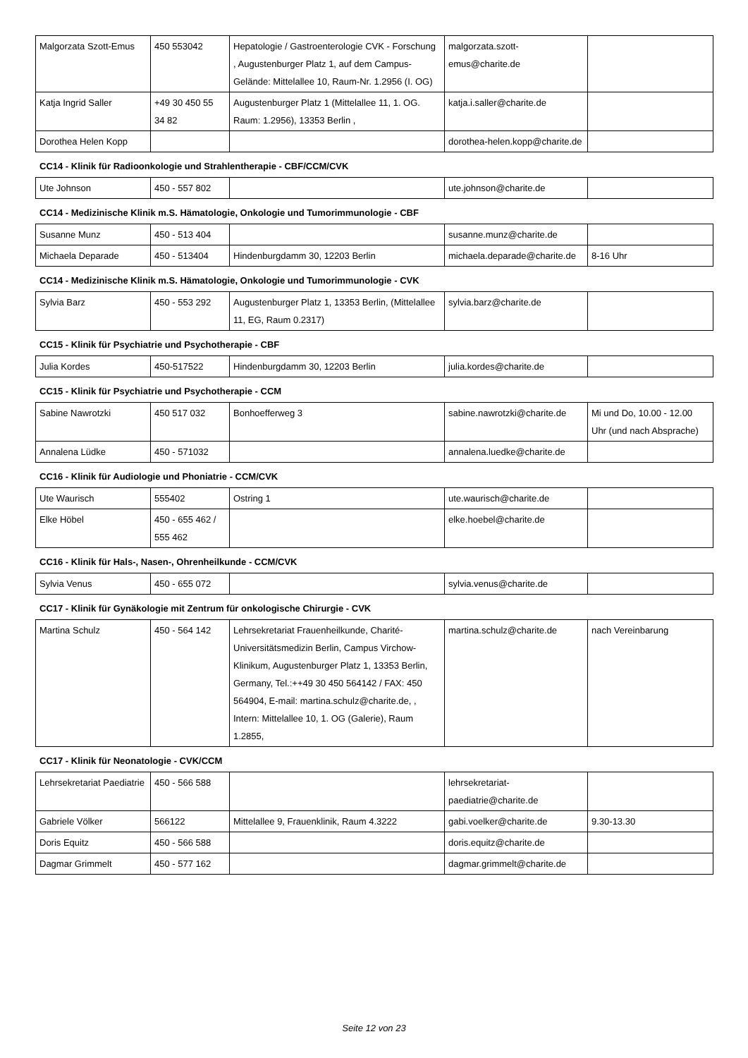| Malgorzata Szott-Emus | 450 553042 | Hepatologie / Gastroenterologie CVK - Forschung , Augustenburger Platz 1, auf dem Campus-Gelände: Mittelallee 10, Raum-Nr. 1.2956 (I. OG) | malgorzata.szott-emus@charite.de | |
| Katja Ingrid Saller | +49 30 450 55 34 82 | Augustenburger Platz 1 (Mittelallee 11, 1. OG. Raum: 1.2956), 13353 Berlin , | katja.i.saller@charite.de | |
| Dorothea Helen Kopp | | | dorothea-helen.kopp@charite.de | |
CC14 - Klinik für Radioonkologie und Strahlentherapie - CBF/CCM/CVK
| Ute Johnson | 450 - 557 802 | | ute.johnson@charite.de | |
CC14 - Medizinische Klinik m.S. Hämatologie, Onkologie und Tumorimmunologie - CBF
| Susanne Munz | 450 - 513 404 | | susanne.munz@charite.de | |
| Michaela Deparade | 450 - 513404 | Hindenburgdamm 30, 12203 Berlin | michaela.deparade@charite.de | 8-16 Uhr |
CC14 - Medizinische Klinik m.S. Hämatologie, Onkologie und Tumorimmunologie - CVK
| Sylvia Barz | 450 - 553 292 | Augustenburger Platz 1, 13353 Berlin, (Mittelallee 11, EG, Raum 0.2317) | sylvia.barz@charite.de | |
CC15 - Klinik für Psychiatrie und Psychotherapie - CBF
| Julia Kordes | 450-517522 | Hindenburgdamm 30, 12203 Berlin | julia.kordes@charite.de | |
CC15 - Klinik für Psychiatrie und Psychotherapie - CCM
| Sabine Nawrotzki | 450 517 032 | Bonhoefferweg 3 | sabine.nawrotzki@charite.de | Mi und Do, 10.00 - 12.00 Uhr (und nach Absprache) |
| Annalena Lüdke | 450 - 571032 | | annalena.luedke@charite.de | |
CC16 - Klinik für Audiologie und Phoniatrie - CCM/CVK
| Ute Waurisch | 555402 | Ostring 1 | ute.waurisch@charite.de | |
| Elke Höbel | 450 - 655 462 / 555 462 | | elke.hoebel@charite.de | |
CC16 - Klinik für Hals-, Nasen-, Ohrenheilkunde - CCM/CVK
| Sylvia Venus | 450 - 655 072 | | sylvia.venus@charite.de | |
CC17 - Klinik für Gynäkologie mit Zentrum für onkologische Chirurgie - CVK
| Martina Schulz | 450 - 564 142 | Lehrsekretariat Frauenheilkunde, Charité-Universitätsmedizin Berlin, Campus Virchow-Klinikum, Augustenburger Platz 1, 13353 Berlin, Germany, Tel.:++49 30 450 564142 / FAX: 450 564904, E-mail: martina.schulz@charite.de, , Intern: Mittelallee 10, 1. OG (Galerie), Raum 1.2855, | martina.schulz@charite.de | nach Vereinbarung |
CC17 - Klinik für Neonatologie - CVK/CCM
| Lehrsekretariat Paediatrie | 450 - 566 588 | | lehrsekretariat-paediatrie@charite.de | |
| Gabriele Völker | 566122 | Mittelallee 9, Frauenklinik, Raum 4.3222 | gabi.voelker@charite.de | 9.30-13.30 |
| Doris Equitz | 450 - 566 588 | | doris.equitz@charite.de | |
| Dagmar Grimmelt | 450 - 577 162 | | dagmar.grimmelt@charite.de | |
Seite 12 von 23